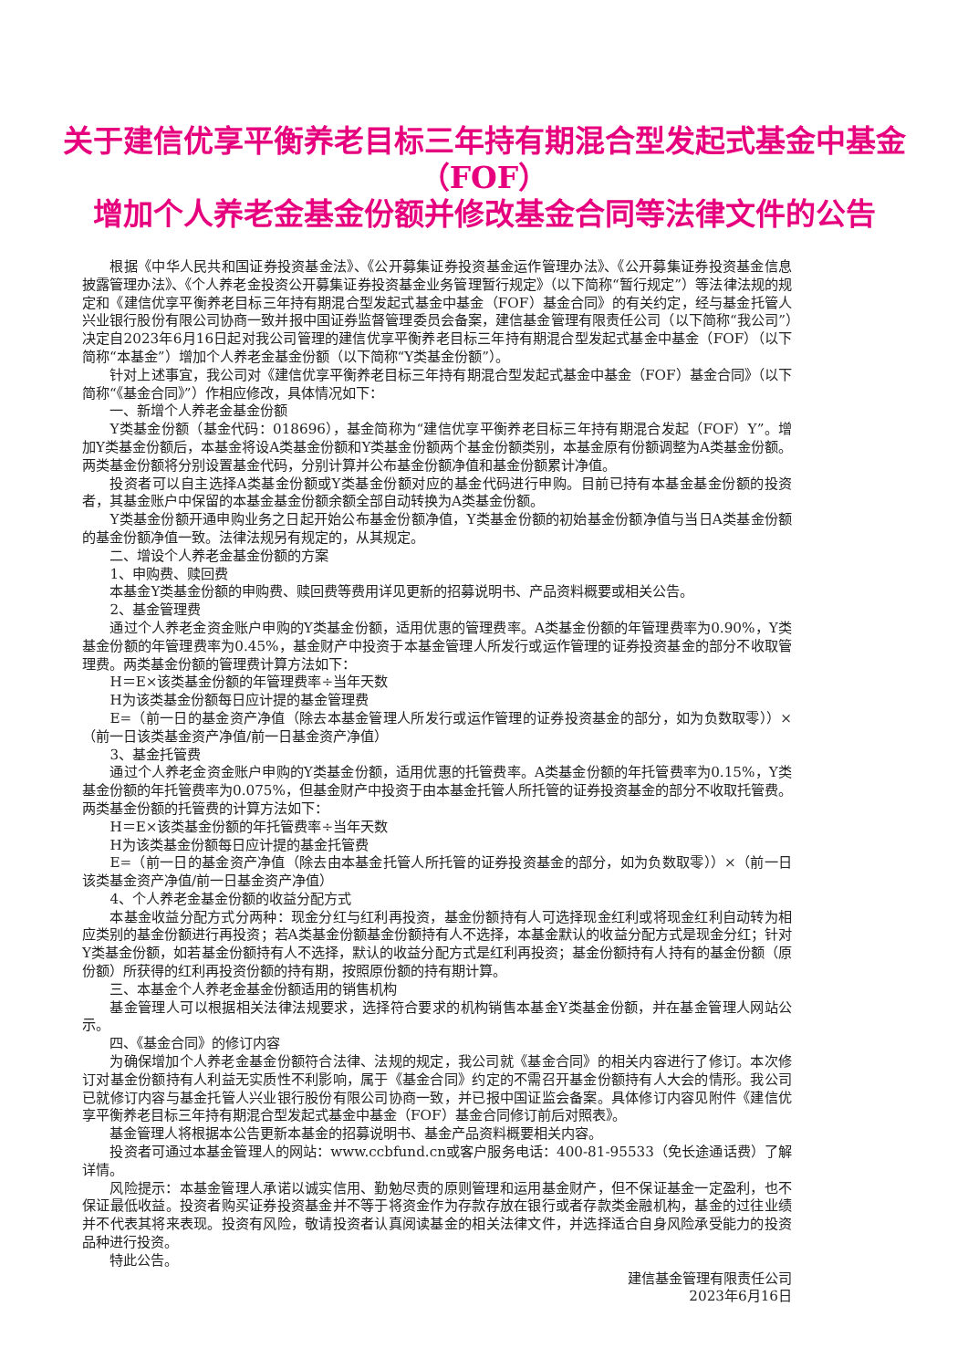关于建信优享平衡养老目标三年持有期混合型发起式基金中基金（FOF）
增加个人养老金基金份额并修改基金合同等法律文件的公告
根据《中华人民共和国证券投资基金法》、《公开募集证券投资基金运作管理办法》、《公开募集证券投资基金信息披露管理办法》、《个人养老金投资公开募集证券投资基金业务管理暂行规定》（以下简称“暂行规定”）等法律法规的规定和《建信优享平衡养老目标三年持有期混合型发起式基金中基金（FOF）基金合同》的有关约定，经与基金托管人兴业银行股份有限公司协商一致并报中国证券监督管理委员会备案，建信基金管理有限责任公司（以下简称“我公司”）决定自2023年6月16日起对我公司管理的建信优享平衡养老目标三年持有期混合型发起式基金中基金（FOF）（以下简称“本基金”）增加个人养老金基金份额（以下简称“Y类基金份额”）。
针对上述事宜，我公司对《建信优享平衡养老目标三年持有期混合型发起式基金中基金（FOF）基金合同》（以下简称“《基金合同》”）作相应修改，具体情况如下：
一、新增个人养老金基金份额
Y类基金份额（基金代码：018696），基金简称为“建信优享平衡养老目标三年持有期混合发起（FOF）Y”。增加Y类基金份额后，本基金将设A类基金份额和Y类基金份额两个基金份额类别，本基金原有份额调整为A类基金份额。两类基金份额将分别设置基金代码，分别计算并公布基金份额净值和基金份额累计净值。
投资者可以自主选择A类基金份额或Y类基金份额对应的基金代码进行申购。目前已持有本基金基金份额的投资者，其基金账户中保留的本基金基金份额余额全部自动转换为A类基金份额。
Y类基金份额开通申购业务之日起开始公布基金份额净值，Y类基金份额的初始基金份额净值与当日A类基金份额的基金份额净值一致。法律法规另有规定的，从其规定。
二、增设个人养老金基金份额的方案
1、申购费、赎回费
本基金Y类基金份额的申购费、赎回费等费用详见更新的招募说明书、产品资料概要或相关公告。
2、基金管理费
通过个人养老金资金账户申购的Y类基金份额，适用优惠的管理费率。A类基金份额的年管理费率为0.90%，Y类基金份额的年管理费率为0.45%，基金财产中投资于本基金管理人所发行或运作管理的证券投资基金的部分不收取管理费。两类基金份额的管理费计算方法如下：
H＝E×该类基金份额的年管理费率÷当年天数
H为该类基金份额每日应计提的基金管理费
E=（前一日的基金资产净值（除去本基金管理人所发行或运作管理的证券投资基金的部分，如为负数取零））×（前一日该类基金资产净值/前一日基金资产净值）
3、基金托管费
通过个人养老金资金账户申购的Y类基金份额，适用优惠的托管费率。A类基金份额的年托管费率为0.15%，Y类基金份额的年托管费率为0.075%，但基金财产中投资于由本基金托管人所托管的证券投资基金的部分不收取托管费。两类基金份额的托管费的计算方法如下：
H＝E×该类基金份额的年托管费率÷当年天数
H为该类基金份额每日应计提的基金托管费
E=（前一日的基金资产净值（除去由本基金托管人所托管的证券投资基金的部分，如为负数取零））×（前一日该类基金资产净值/前一日基金资产净值）
4、个人养老金基金份额的收益分配方式
本基金收益分配方式分两种：现金分红与红利再投资，基金份额持有人可选择现金红利或将现金红利自动转为相应类别的基金份额进行再投资；若A类基金份额基金份额持有人不选择，本基金默认的收益分配方式是现金分红；针对Y类基金份额，如若基金份额持有人不选择，默认的收益分配方式是红利再投资；基金份额持有人持有的基金份额（原份额）所获得的红利再投资份额的持有期，按照原份额的持有期计算。
三、本基金个人养老金基金份额适用的销售机构
基金管理人可以根据相关法律法规要求，选择符合要求的机构销售本基金Y类基金份额，并在基金管理人网站公示。
四、《基金合同》的修订内容
为确保增加个人养老金基金份额符合法律、法规的规定，我公司就《基金合同》的相关内容进行了修订。本次修订对基金份额持有人利益无实质性不利影响，属于《基金合同》约定的不需召开基金份额持有人大会的情形。我公司已就修订内容与基金托管人兴业银行股份有限公司协商一致，并已报中国证监会备案。具体修订内容见附件《建信优享平衡养老目标三年持有期混合型发起式基金中基金（FOF）基金合同修订前后对照表》。
基金管理人将根据本公告更新本基金的招募说明书、基金产品资料概要相关内容。
投资者可通过本基金管理人的网站：www.ccbfund.cn或客户服务电话：400-81-95533（免长途通话费）了解详情。
风险提示：本基金管理人承诺以诚实信用、勤勉尽责的原则管理和运用基金财产，但不保证基金一定盈利，也不保证最低收益。投资者购买证券投资基金并不等于将资金作为存款存放在银行或者存款类金融机构，基金的过往业绩并不代表其将来表现。投资有风险，敬请投资者认真阅读基金的相关法律文件，并选择适合自身风险承受能力的投资品种进行投资。
特此公告。
建信基金管理有限责任公司
2023年6月16日